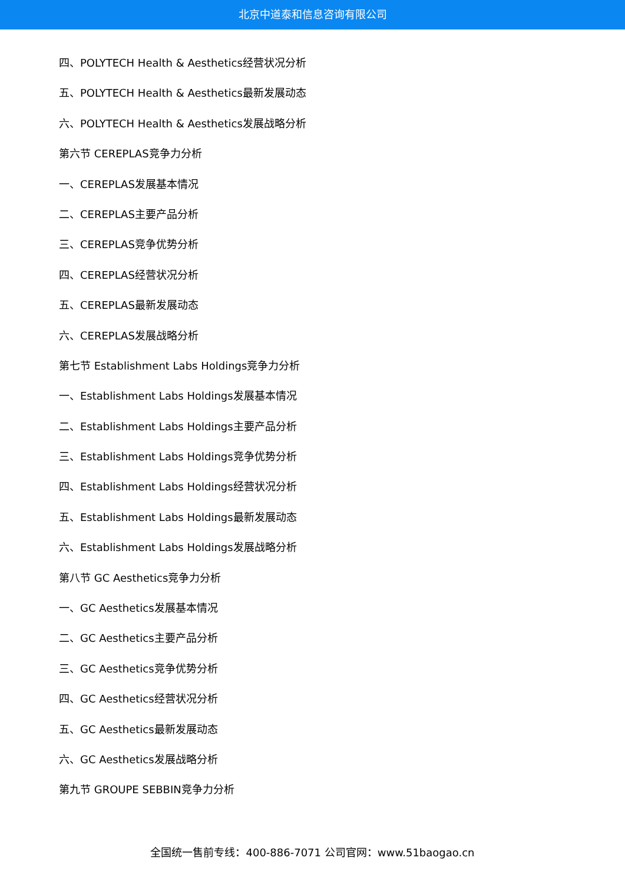北京中道泰和信息咨询有限公司
四、POLYTECH Health & Aesthetics经营状况分析
五、POLYTECH Health & Aesthetics最新发展动态
六、POLYTECH Health & Aesthetics发展战略分析
第六节 CEREPLAS竞争力分析
一、CEREPLAS发展基本情况
二、CEREPLAS主要产品分析
三、CEREPLAS竞争优势分析
四、CEREPLAS经营状况分析
五、CEREPLAS最新发展动态
六、CEREPLAS发展战略分析
第七节 Establishment Labs Holdings竞争力分析
一、Establishment Labs Holdings发展基本情况
二、Establishment Labs Holdings主要产品分析
三、Establishment Labs Holdings竞争优势分析
四、Establishment Labs Holdings经营状况分析
五、Establishment Labs Holdings最新发展动态
六、Establishment Labs Holdings发展战略分析
第八节 GC Aesthetics竞争力分析
一、GC Aesthetics发展基本情况
二、GC Aesthetics主要产品分析
三、GC Aesthetics竞争优势分析
四、GC Aesthetics经营状况分析
五、GC Aesthetics最新发展动态
六、GC Aesthetics发展战略分析
第九节 GROUPE SEBBIN竞争力分析
全国统一售前专线：400-886-7071 公司官网：www.51baogao.cn